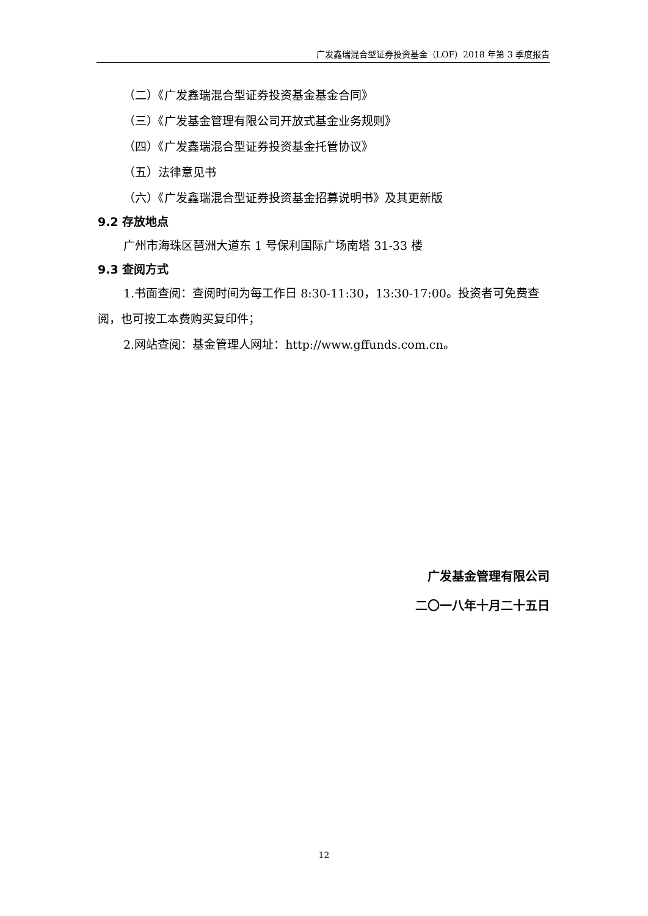广发鑫瑞混合型证券投资基金（LOF）2018 年第 3 季度报告
（二）《广发鑫瑞混合型证券投资基金基金合同》
（三）《广发基金管理有限公司开放式基金业务规则》
（四）《广发鑫瑞混合型证券投资基金托管协议》
（五）法律意见书
（六）《广发鑫瑞混合型证券投资基金招募说明书》及其更新版
9.2 存放地点
广州市海珠区琶洲大道东 1 号保利国际广场南塔 31-33 楼
9.3 查阅方式
1.书面查阅：查阅时间为每工作日 8:30-11:30，13:30-17:00。投资者可免费查阅，也可按工本费购买复印件；
2.网站查阅：基金管理人网址：http://www.gffunds.com.cn。
广发基金管理有限公司
二〇一八年十月二十五日
12